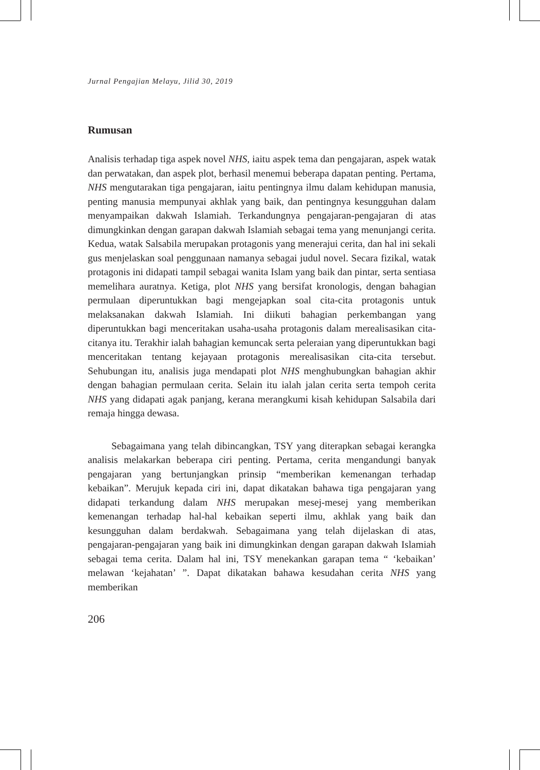Jurnal Pengajian Melayu, Jilid 30, 2019
Rumusan
Analisis terhadap tiga aspek novel NHS, iaitu aspek tema dan pengajaran, aspek watak dan perwatakan, dan aspek plot, berhasil menemui beberapa dapatan penting. Pertama, NHS mengutarakan tiga pengajaran, iaitu pentingnya ilmu dalam kehidupan manusia, penting manusia mempunyai akhlak yang baik, dan pentingnya kesungguhan dalam menyampaikan dakwah Islamiah. Terkandungnya pengajaran-pengajaran di atas dimungkinkan dengan garapan dakwah Islamiah sebagai tema yang menunjangi cerita. Kedua, watak Salsabila merupakan protagonis yang menerajui cerita, dan hal ini sekali gus menjelaskan soal penggunaan namanya sebagai judul novel. Secara fizikal, watak protagonis ini didapati tampil sebagai wanita Islam yang baik dan pintar, serta sentiasa memelihara auratnya. Ketiga, plot NHS yang bersifat kronologis, dengan bahagian permulaan diperuntukkan bagi mengejapkan soal cita-cita protagonis untuk melaksanakan dakwah Islamiah. Ini diikuti bahagian perkembangan yang diperuntukkan bagi menceritakan usaha-usaha protagonis dalam merealisasikan cita-citanya itu. Terakhir ialah bahagian kemuncak serta peleraian yang diperuntukkan bagi menceritakan tentang kejayaan protagonis merealisasikan cita-cita tersebut. Sehubungan itu, analisis juga mendapati plot NHS menghubungkan bahagian akhir dengan bahagian permulaan cerita. Selain itu ialah jalan cerita serta tempoh cerita NHS yang didapati agak panjang, kerana merangkumi kisah kehidupan Salsabila dari remaja hingga dewasa.
Sebagaimana yang telah dibincangkan, TSY yang diterapkan sebagai kerangka analisis melakarkan beberapa ciri penting. Pertama, cerita mengandungi banyak pengajaran yang bertunjangkan prinsip “memberikan kemenangan terhadap kebaikan”. Merujuk kepada ciri ini, dapat dikatakan bahawa tiga pengajaran yang didapati terkandung dalam NHS merupakan mesej-mesej yang memberikan kemenangan terhadap hal-hal kebaikan seperti ilmu, akhlak yang baik dan kesungguhan dalam berdakwah. Sebagaimana yang telah dijelaskan di atas, pengajaran-pengajaran yang baik ini dimungkinkan dengan garapan dakwah Islamiah sebagai tema cerita. Dalam hal ini, TSY menekankan garapan tema “ ‘kebaikan’ melawan ‘kejahatan’ ”. Dapat dikatakan bahawa kesudahan cerita NHS yang memberikan
206